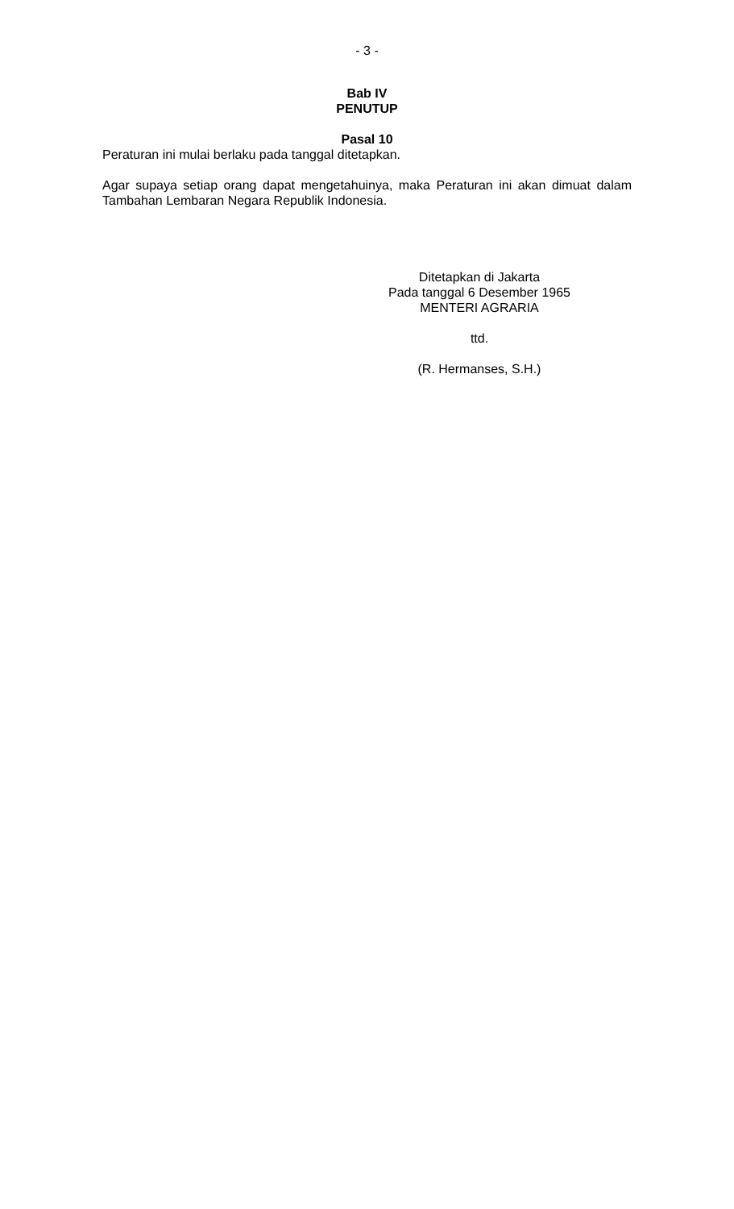- 3 -
Bab IV
PENUTUP
Pasal 10
Peraturan ini mulai berlaku pada tanggal ditetapkan.
Agar supaya setiap orang dapat mengetahuinya, maka Peraturan ini akan dimuat dalam Tambahan Lembaran Negara Republik Indonesia.
Ditetapkan di Jakarta
Pada tanggal 6 Desember 1965
MENTERI AGRARIA
ttd.
(R. Hermanses, S.H.)